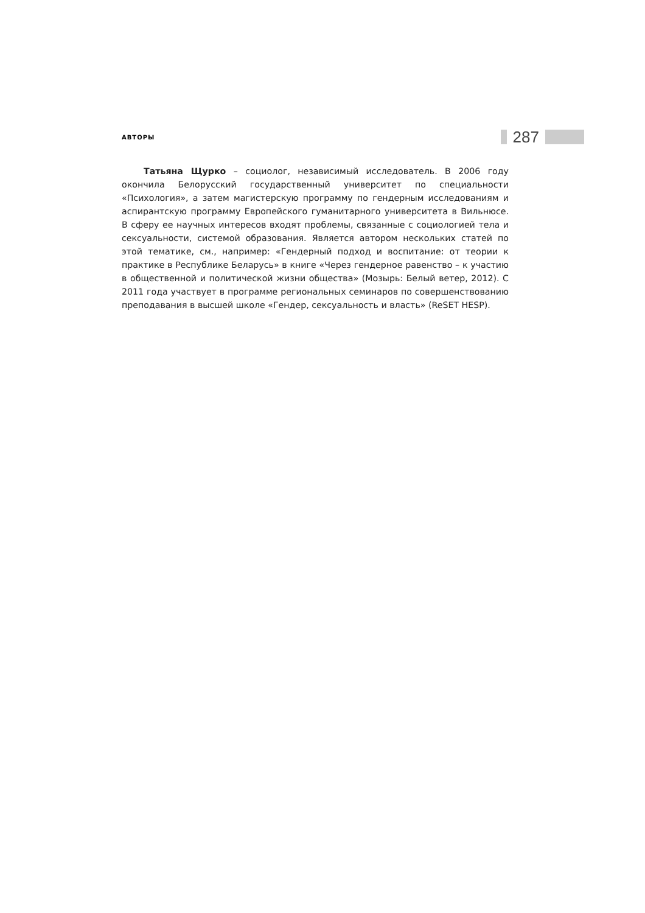АВТОРЫ 287
Татьяна Щурко – социолог, независимый исследователь. В 2006 году окончила Белорусский государственный университет по специальности «Психология», а затем магистерскую программу по гендерным исследованиям и аспирантскую программу Европейского гуманитарного университета в Вильнюсе. В сферу ее научных интересов входят проблемы, связанные с социологией тела и сексуальности, системой образования. Является автором нескольких статей по этой тематике, см., например: «Гендерный подход и воспитание: от теории к практике в Республике Беларусь» в книге «Через гендерное равенство – к участию в общественной и политической жизни общества» (Мозырь: Белый ветер, 2012). С 2011 года участвует в программе региональных семинаров по совершенствованию преподавания в высшей школе «Гендер, сексуальность и власть» (ReSET HESP).